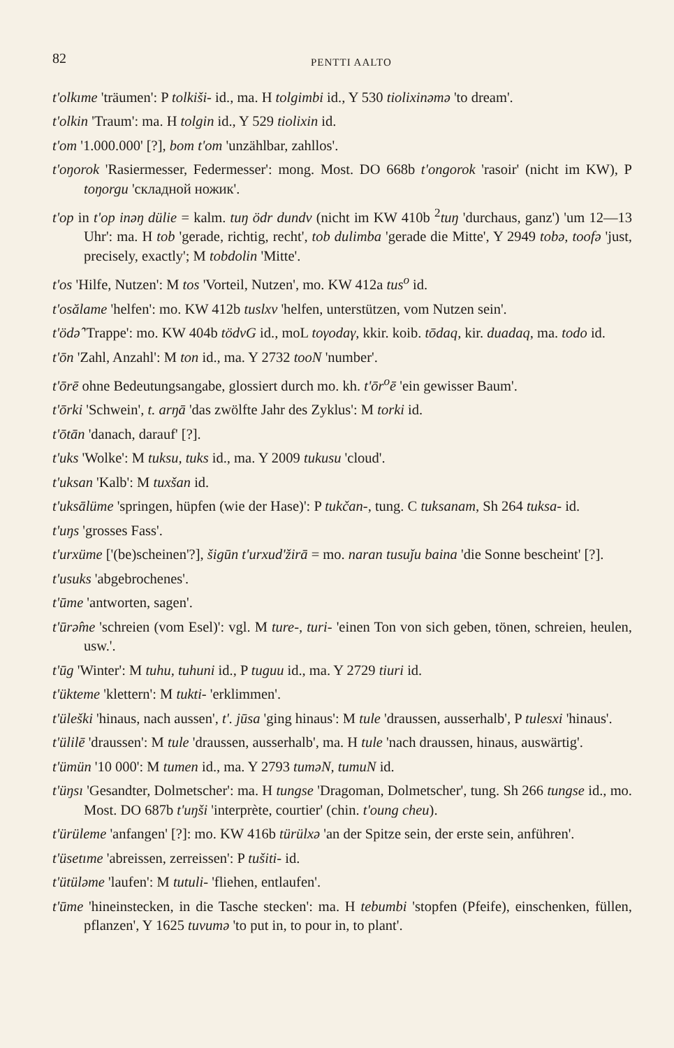82 PENTTI AALTO
t'olkıme 'träumen': P tolkiši- id., ma. H tolgimbi id., Y 530 tiolixinəmə 'to dream'.
t'olkin 'Traum': ma. H tolgin id., Y 529 tiolixin id.
t'om '1.000.000' [?], bom t'om 'unzählbar, zahllos'.
t'oŋorok 'Rasiermesser, Federmesser': mong. Most. DO 668b t'ongorok 'rasoir' (nicht im KW), P toŋorgu 'складной ножик'.
t'op in t'op inəŋ dülie = kalm. tuŋ ödr dundv (nicht im KW 410b <sup>2</sup>tuŋ 'durchaus, ganz') 'um 12—13 Uhr': ma. H tob 'gerade, richtig, recht', tob dulimba 'gerade die Mitte', Y 2949 tobə, toofə 'just, precisely, exactly'; M tobdolin 'Mitte'.
t'os 'Hilfe, Nutzen': M tos 'Vorteil, Nutzen', mo. KW 412a tus<sup>o</sup> id.
t'osălame 'helfen': mo. KW 412b tuslxv 'helfen, unterstützen, vom Nutzen sein'.
t'ödə̂ 'Trappe': mo. KW 404b tödvG id., moL toγodaγ, kkir. koib. tōdaq, kir. duadaq, ma. todo id.
t'ōn 'Zahl, Anzahl': M ton id., ma. Y 2732 tooN 'number'.
t'ōrē ohne Bedeutungsangabe, glossiert durch mo. kh. t'ōr<sup>o</sup>ē 'ein gewisser Baum'.
t'ōrki 'Schwein', t. arŋā 'das zwölfte Jahr des Zyklus': M torki id.
t'ōtān 'danach, darauf' [?].
t'uks 'Wolke': M tuksu, tuks id., ma. Y 2009 tukusu 'cloud'.
t'uksan 'Kalb': M tuxšan id.
t'uksālüme 'springen, hüpfen (wie der Hase)': P tukčan-, tung. C tuksanam, Sh 264 tuksa- id.
t'uŋs 'grosses Fass'.
t'urxüme ['(be)scheinen'?], šigūn t'urxud'žirā = mo. naran tusuǰu baina 'die Sonne bescheint' [?].
t'usuks 'abgebrochenes'.
t'ūme 'antworten, sagen'.
t'ūrə̂me 'schreien (vom Esel)': vgl. M ture-, turi- 'einen Ton von sich geben, tönen, schreien, heulen, usw.'.
t'ūg 'Winter': M tuhu, tuhuni id., P tuguu id., ma. Y 2729 tiuri id.
t'ükteme 'klettern': M tukti- 'erklimmen'.
t'üleški 'hinaus, nach aussen', t'. jūsa 'ging hinaus': M tule 'draussen, ausserhalb', P tulesxi 'hinaus'.
t'ülilē 'draussen': M tule 'draussen, ausserhalb', ma. H tule 'nach draussen, hinaus, auswärtig'.
t'ümün '10 000': M tumen id., ma. Y 2793 tuməN, tumuN id.
t'üŋsı 'Gesandter, Dolmetscher': ma. H tungse 'Dragoman, Dolmetscher', tung. Sh 266 tungse id., mo. Most. DO 687b t'uŋši 'interprète, courtier' (chin. t'oung cheu).
t'ürüleme 'anfangen' [?]: mo. KW 416b türülxə 'an der Spitze sein, der erste sein, anführen'.
t'üsetıme 'abreissen, zerreissen': P tušiti- id.
t'ütüləme 'laufen': M tutuli- 'fliehen, entlaufen'.
t'ūme 'hineinstecken, in die Tasche stecken': ma. H tebumbi 'stopfen (Pfeife), einschenken, füllen, pflanzen', Y 1625 tuvumə 'to put in, to pour in, to plant'.